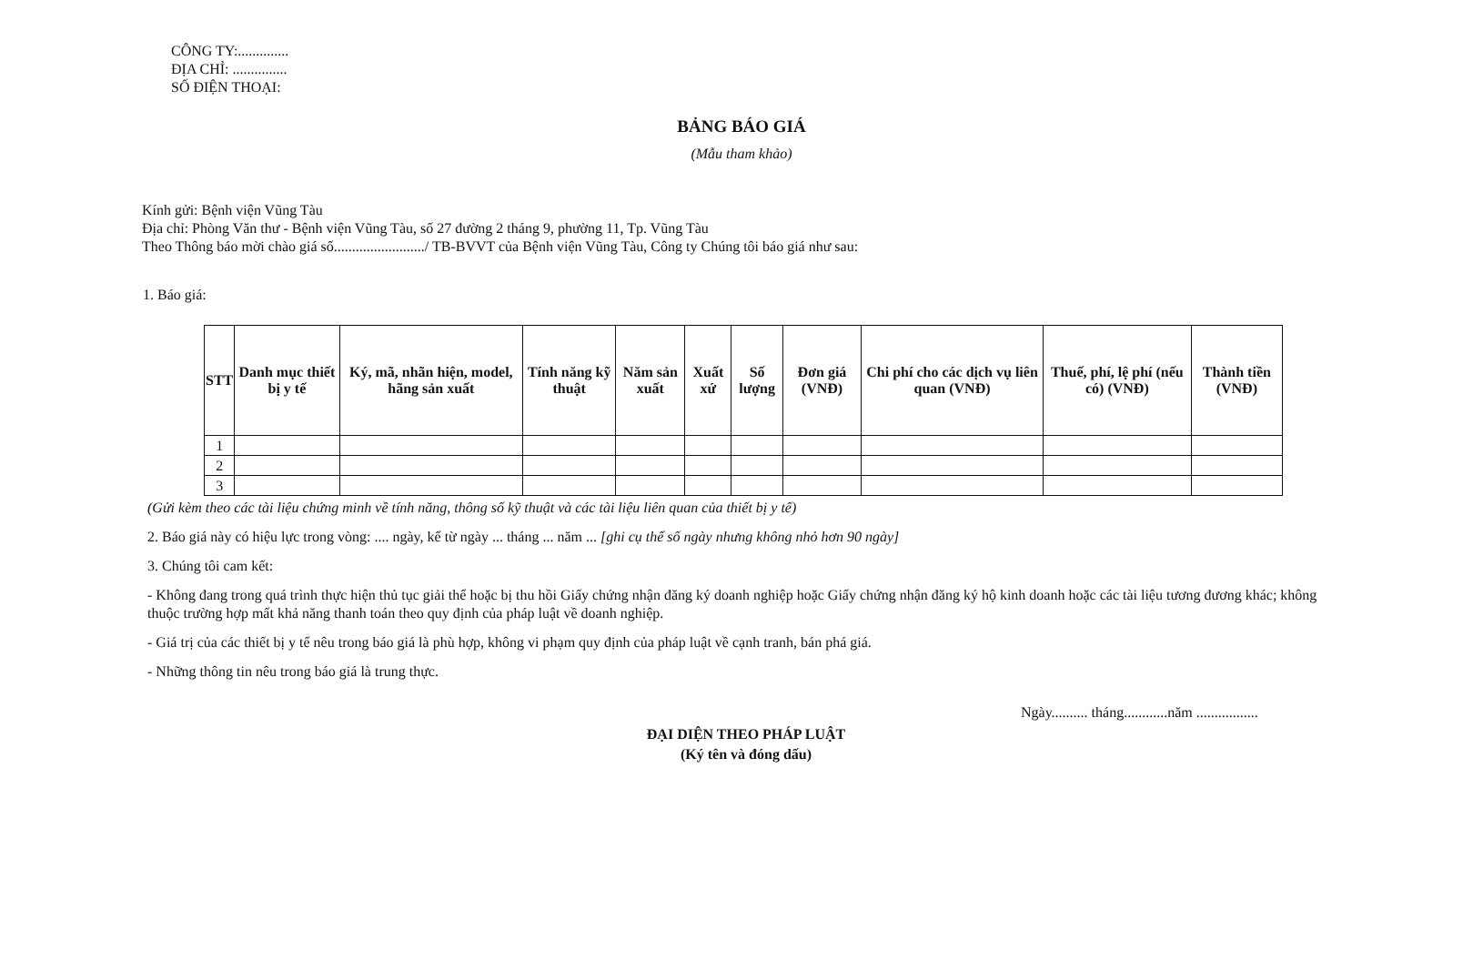CÔNG TY:..............
ĐỊA CHỈ: ...............
SỐ ĐIỆN THOẠI:
BẢNG BÁO GIÁ
(Mẫu tham khảo)
Kính gửi: Bệnh viện Vũng Tàu
Địa chỉ: Phòng Văn thư - Bệnh viện Vũng Tàu, số 27 đường 2 tháng 9, phường 11, Tp. Vũng Tàu
Theo Thông báo mời chào giá số........................./ TB-BVVT của Bệnh viện Vũng Tàu, Công ty Chúng tôi báo giá như sau:
1. Báo giá:
| STT | Danh mục thiết bị y tế | Ký, mã, nhãn hiện, model, hãng sản xuất | Tính năng kỹ thuật | Năm sản xuất | Xuất xứ | Số lượng | Đơn giá (VNĐ) | Chi phí cho các dịch vụ liên quan (VNĐ) | Thuế, phí, lệ phí (nếu có) (VNĐ) | Thành tiền (VNĐ) |
| --- | --- | --- | --- | --- | --- | --- | --- | --- | --- | --- |
| 1 | | | | | | | | | | |
| 2 | | | | | | | | | | |
| 3 | | | | | | | | | | |
(Gửi kèm theo các tài liệu chứng minh về tính năng, thông số kỹ thuật và các tài liệu liên quan của thiết bị y tế)
2. Báo giá này có hiệu lực trong vòng: .... ngày, kể từ ngày ... tháng ... năm ... [ghi cụ thể số ngày nhưng không nhỏ hơn 90 ngày]
3. Chúng tôi cam kết:
- Không đang trong quá trình thực hiện thủ tục giải thể hoặc bị thu hồi Giấy chứng nhận đăng ký doanh nghiệp hoặc Giấy chứng nhận đăng ký hộ kinh doanh hoặc các tài liệu tương đương khác; không thuộc trường hợp mất khả năng thanh toán theo quy định của pháp luật về doanh nghiệp.
- Giá trị của các thiết bị y tế nêu trong báo giá là phù hợp, không vi phạm quy định của pháp luật về cạnh tranh, bán phá giá.
- Những thông tin nêu trong báo giá là trung thực.
Ngày.......... tháng............năm .................
ĐẠI DIỆN THEO PHÁP LUẬT
(Ký tên và đóng dấu)